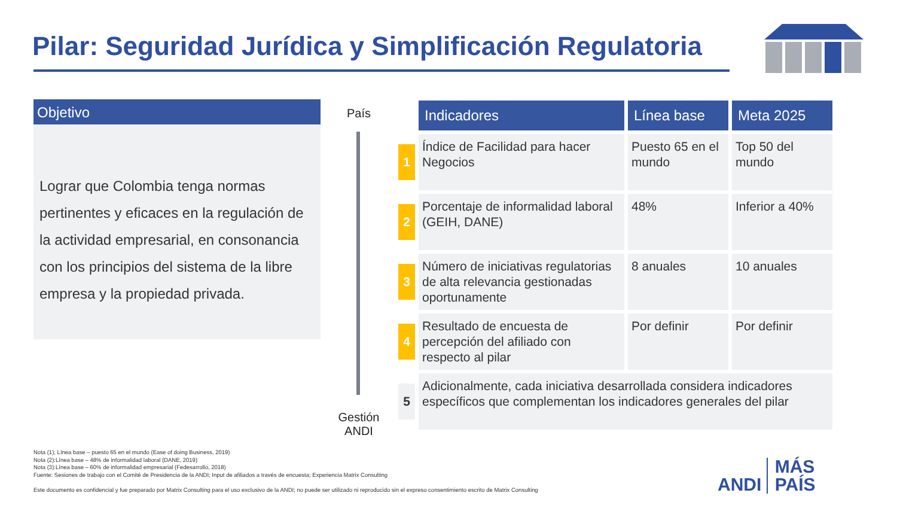Pilar: Seguridad Jurídica y Simplificación Regulatoria
Objetivo
Lograr que Colombia tenga normas pertinentes y eficaces en la regulación de la actividad empresarial, en consonancia con los principios del sistema de la libre empresa y la propiedad privada.
País
Gestión ANDI
| | Indicadores | Línea base | Meta 2025 |
| --- | --- | --- | --- |
| 1 | Índice de Facilidad para hacer Negocios | Puesto 65 en el mundo | Top 50 del mundo |
| 2 | Porcentaje de informalidad laboral (GEIH, DANE) | 48% | Inferior a 40% |
| 3 | Número de iniciativas regulatorias de alta relevancia gestionadas oportunamente | 8 anuales | 10 anuales |
| 4 | Resultado de encuesta de percepción del afiliado con respecto al pilar | Por definir | Por definir |
| 5 | Adicionalmente, cada iniciativa desarrollada considera indicadores específicos que complementan los indicadores generales del pilar | | |
Nota (1); Línea base – puesto 65 en el mundo (Ease of doing Business, 2019)
Nota (2):Línea base – 48% de informalidad laboral (DANE, 2019)
Nota (3):Línea base – 60% de informalidad empresarial (Fedesarrollo, 2018)
Fuente: Sesiones de trabajo con el Comité de Presidencia de la ANDI; Input de afiliados a través de encuesta; Experiencia Matrix Consulting
Este documento es confidencial y fue preparado por Matrix Consulting para el uso exclusivo de la ANDI; no puede ser utilizado ni reproducido sin el expreso consentimiento escrito de Matrix Consulting
ANDI MÁS
PAÍS